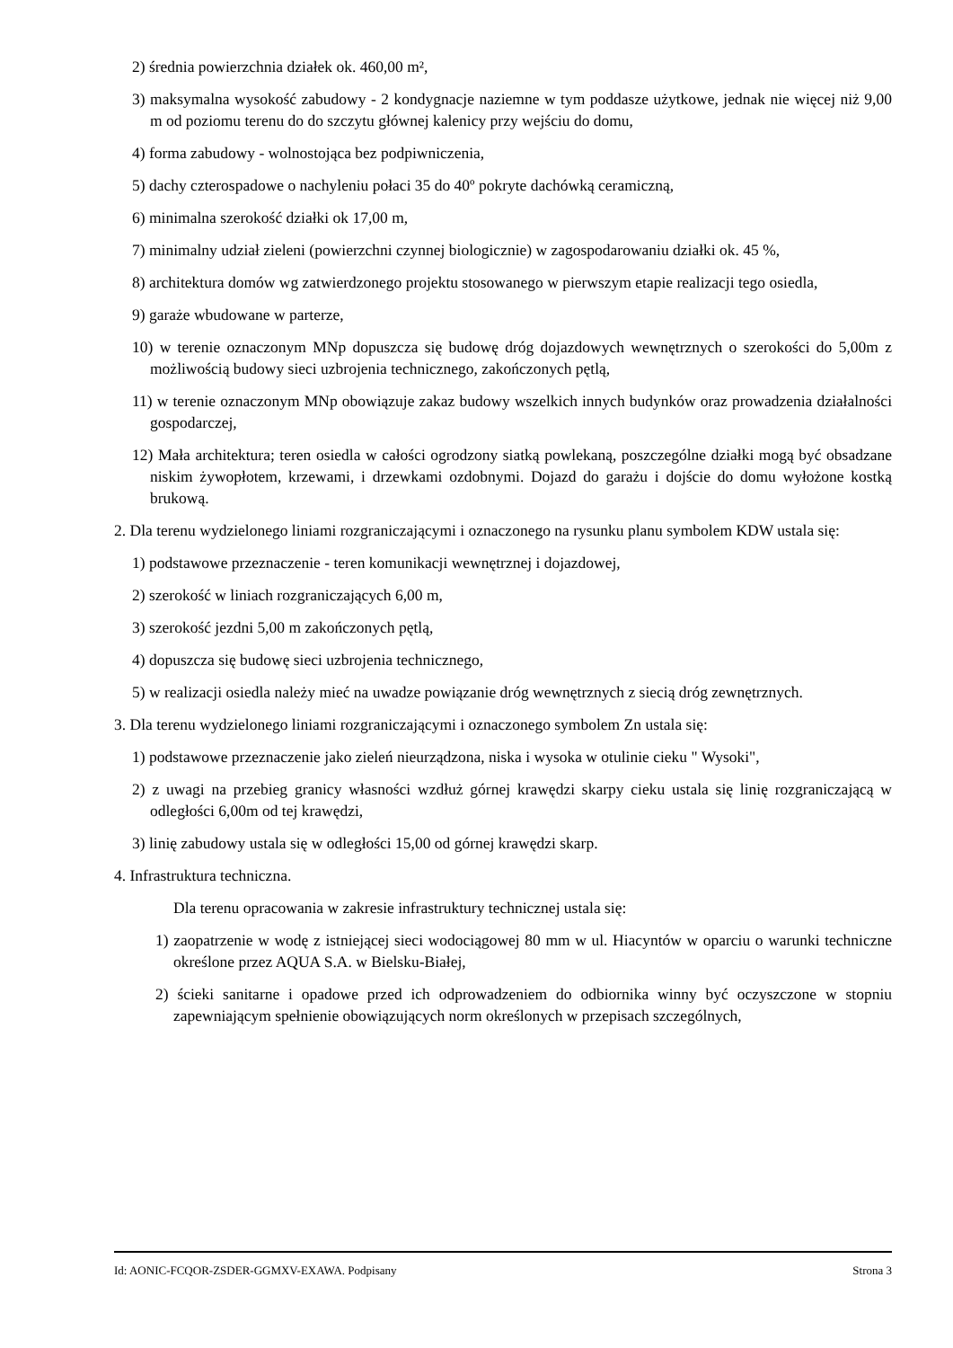2) średnia powierzchnia działek ok. 460,00 m²,
3) maksymalna wysokość zabudowy - 2 kondygnacje naziemne w tym poddasze użytkowe, jednak nie więcej niż 9,00 m od poziomu terenu do do szczytu głównej kalenicy przy wejściu do domu,
4) forma zabudowy - wolnostojąca bez podpiwniczenia,
5) dachy czterospadowe o nachyleniu połaci 35 do 40º pokryte dachówką ceramiczną,
6) minimalna szerokość działki ok 17,00 m,
7) minimalny udział zieleni (powierzchni czynnej biologicznie) w zagospodarowaniu działki ok. 45 %,
8) architektura domów wg zatwierdzonego projektu stosowanego w pierwszym etapie realizacji tego osiedla,
9) garaże wbudowane w parterze,
10) w terenie oznaczonym MNp dopuszcza się budowę dróg dojazdowych wewnętrznych o szerokości do 5,00m z możliwością budowy sieci uzbrojenia technicznego, zakończonych pętlą,
11) w terenie oznaczonym MNp obowiązuje zakaz budowy wszelkich innych budynków oraz prowadzenia działalności gospodarczej,
12) Mała architektura; teren osiedla w całości ogrodzony siatką powlekaną, poszczególne działki mogą być obsadzane niskim żywopłotem, krzewami, i drzewkami ozdobnymi. Dojazd do garażu i dojście do domu wyłożone kostką brukową.
2. Dla terenu wydzielonego liniami rozgraniczającymi i oznaczonego na rysunku planu symbolem KDW ustala się:
1) podstawowe przeznaczenie - teren komunikacji wewnętrznej i dojazdowej,
2) szerokość w liniach rozgraniczających 6,00 m,
3) szerokość jezdni 5,00 m zakończonych pętlą,
4) dopuszcza się budowę sieci uzbrojenia technicznego,
5) w realizacji osiedla należy mieć na uwadze powiązanie dróg wewnętrznych z siecią dróg zewnętrznych.
3. Dla terenu wydzielonego liniami rozgraniczającymi i oznaczonego symbolem Zn ustala się:
1) podstawowe przeznaczenie jako zieleń nieurządzona, niska i wysoka w otulinie cieku " Wysoki",
2) z uwagi na przebieg granicy własności wzdłuż górnej krawędzi skarpy cieku ustala się linię rozgraniczającą w odległości 6,00m od tej krawędzi,
3) linię zabudowy ustala się w odległości 15,00 od górnej krawędzi skarp.
4. Infrastruktura techniczna.
Dla terenu opracowania w zakresie infrastruktury technicznej ustala się:
1) zaopatrzenie w wodę z istniejącej sieci wodociągowej 80 mm w ul. Hiacyntów w oparciu o warunki techniczne określone przez AQUA S.A. w Bielsku-Białej,
2) ścieki sanitarne i opadowe przed ich odprowadzeniem do odbiornika winny być oczyszczone w stopniu zapewniającym spełnienie obowiązujących norm określonych w przepisach szczególnych,
Id: AONIC-FCQOR-ZSDER-GGMXV-EXAWA. Podpisany Strona 3